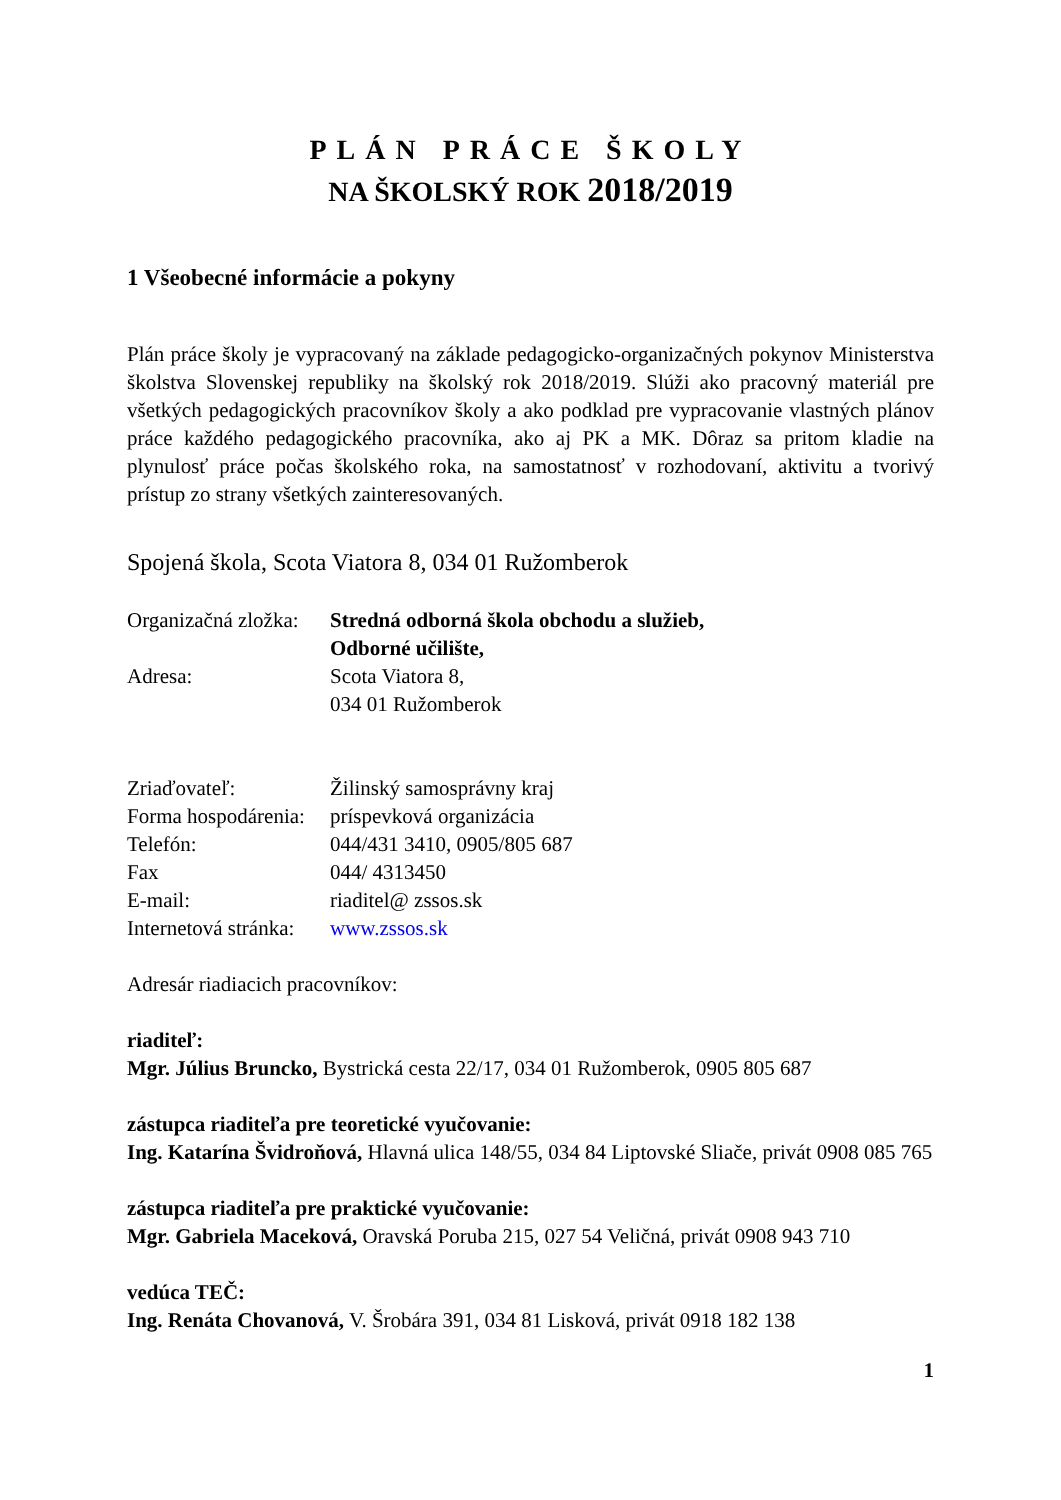PLÁN PRÁCE ŠKOLY
NA ŠKOLSKÝ ROK 2018/2019
1 Všeobecné informácie a pokyny
Plán práce školy je vypracovaný na základe pedagogicko-organizačných pokynov Ministerstva školstva Slovenskej republiky na školský rok 2018/2019. Slúži ako pracovný materiál pre všetkých pedagogických pracovníkov školy a ako podklad pre vypracovanie vlastných plánov práce každého pedagogického pracovníka, ako aj PK a MK. Dôraz sa pritom kladie na plynulosť práce počas školského roka, na samostatnosť v rozhodovaní, aktivitu a tvorivý prístup zo strany všetkých zainteresovaných.
Spojená škola, Scota Viatora 8, 034 01 Ružomberok
Organizačná zložka:
Stredná odborná škola obchodu a služieb,
Odborné učilište,
Adresa: Scota Viatora 8,
034 01 Ružomberok
Zriaďovateľ: Žilinský samosprávny kraj
Forma hospodárenia:
príspevková organizácia
Telefón: 044/431 3410, 0905/805 687
Fax 044/ 4313450
E-mail: riaditel@ zssos.sk
Internetová stránka:
www.zssos.sk
Adresár riadiacich pracovníkov:
riaditeľ:
Mgr. Július Bruncko, Bystrická cesta 22/17, 034 01 Ružomberok, 0905 805 687
zástupca riaditeľa pre teoretické vyučovanie:
Ing. Katarína Švidroňová, Hlavná ulica 148/55, 034 84 Liptovské Sliače, privát 0908 085 765
zástupca riaditeľa pre praktické vyučovanie:
Mgr. Gabriela Maceková, Oravská Poruba 215, 027 54 Veličná, privát 0908 943 710
vedúca TEČ:
Ing. Renáta Chovanová, V. Šrobára 391, 034 81 Lisková, privát 0918 182 138
1